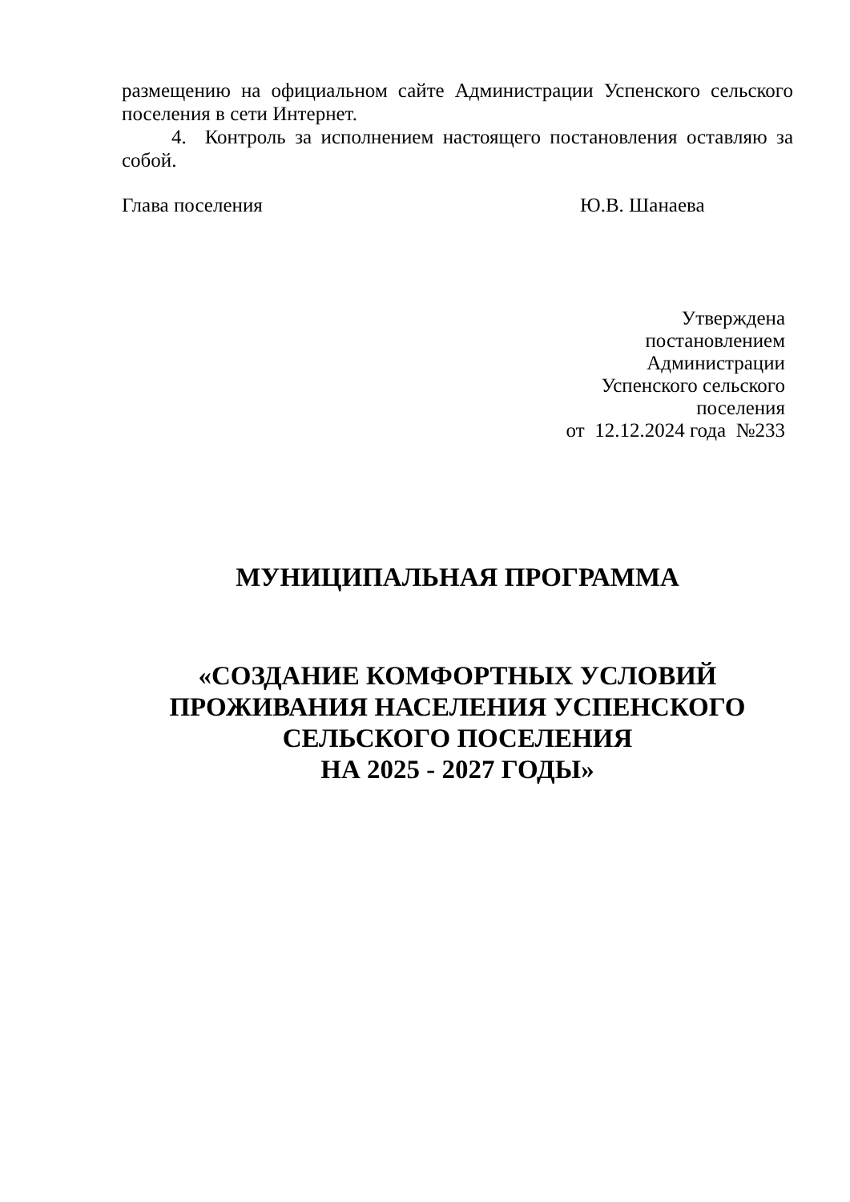размещению на официальном сайте Администрации Успенского сельского поселения в сети Интернет.
4. Контроль за исполнением настоящего постановления оставляю за собой.
Глава поселения Ю.В. Шанаева
Утверждена
постановлением
Администрации
Успенского сельского
поселения
от 12.12.2024 года №233
МУНИЦИПАЛЬНАЯ ПРОГРАММА
«СОЗДАНИЕ КОМФОРТНЫХ УСЛОВИЙ
ПРОЖИВАНИЯ НАСЕЛЕНИЯ УСПЕНСКОГО
СЕЛЬСКОГО ПОСЕЛЕНИЯ
НА 2025 - 2027 ГОДЫ»